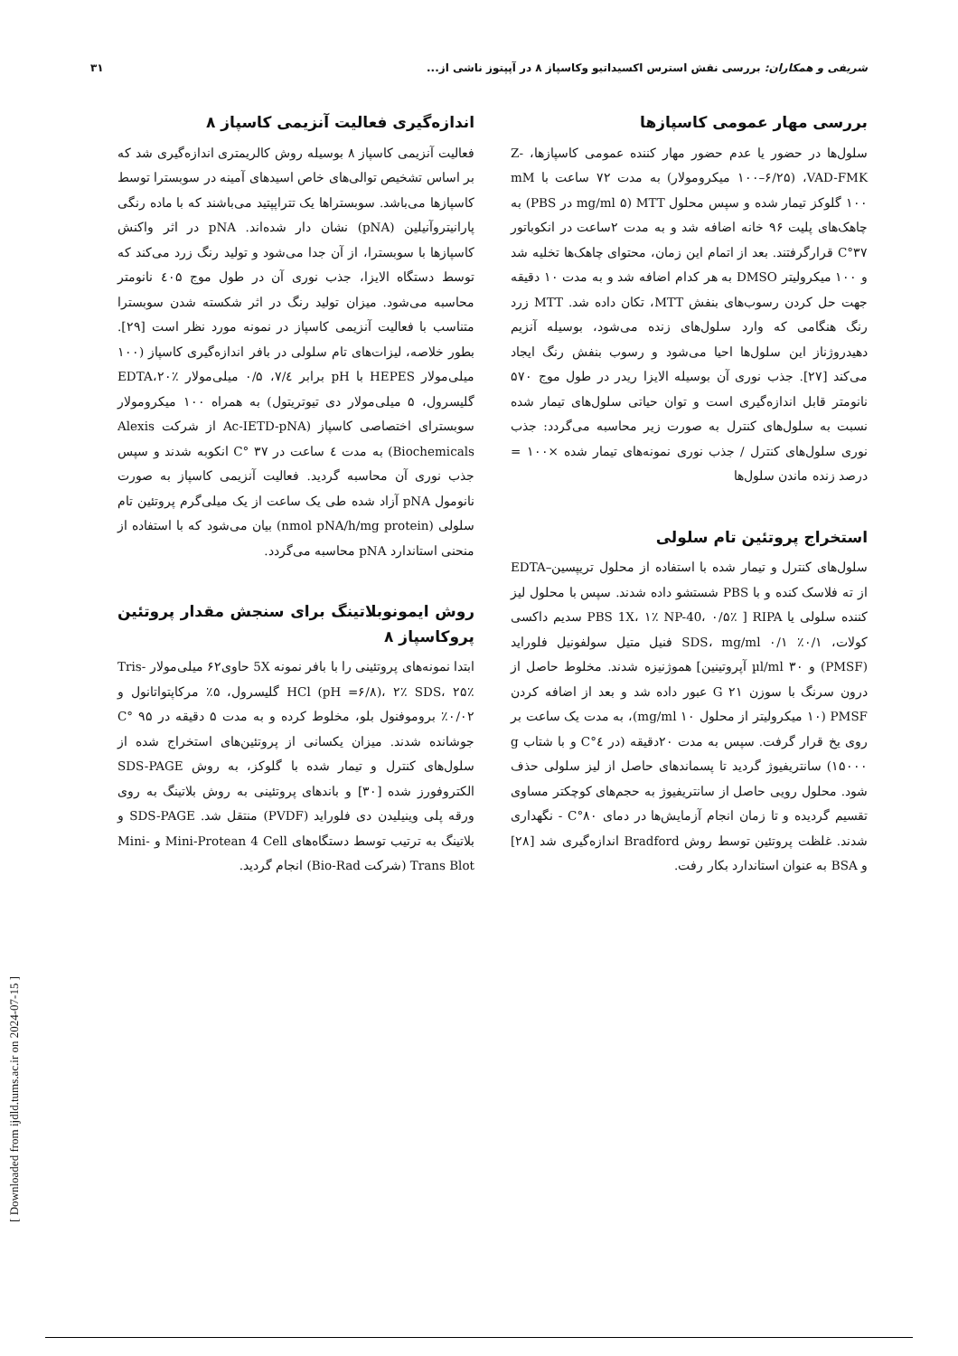شریفی و همکاران: بررسی نقش استرس اکسیداتیو وکاسپاز ۸ در آپپتوز ناشی از... ۳۱
بررسی مهار عمومی کاسپازها
سلول‌ها در حضور یا عدم حضور مهار کننده عمومی کاسپازها، Z-VAD-FMK، (۱۰۰–۶/۲۵ میکرومولار) به مدت ۷۲ ساعت با mM ۱۰۰ گلوکز تیمار شده و سپس محلول MTT (mg/ml ۵ در PBS) به چاهک‌های پلیت ۹۶ خانه اضافه شد و به مدت ۲ساعت در انکوباتور ۳۷°C قرارگرفتند. بعد از اتمام این زمان، محتوای چاهک‌ها تخلیه شد و ۱۰۰ میکرولیتر DMSO به هر کدام اضافه شد و به مدت ۱۰ دقیقه جهت حل کردن رسوب‌های بنفش MTT، تکان داده شد. MTT زرد رنگ هنگامی که وارد سلول‌های زنده می‌شود، بوسیله آنزیم دهیدروژناز این سلول‌ها احیا می‌شود و رسوب بنفش رنگ ایجاد می‌کند [۲۷]. جذب نوری آن بوسیله الایزا ریدر در طول موج ۵۷۰ نانومتر قابل اندازه‌گیری است و توان حیاتی سلول‌های تیمار شده نسبت به سلول‌های کنترل به صورت زیر محاسبه می‌گردد: جذب نوری سلول‌های کنترل / جذب نوری نمونه‌های تیمار شده ×۱۰۰ = درصد زنده ماندن سلول‌ها
استخراج پروتئین تام سلولی
سلول‌های کنترل و تیمار شده با استفاده از محلول تریپسین–EDTA از ته فلاسک کنده و با PBS شستشو داده شدند. سپس با محلول لیز کننده سلولی یا RIPA [ PBS 1X، ۱٪ NP-40، ۰/۵٪ سدیم داکسی کولات، ۰/۱٪ SDS، mg/ml ۰/۱ فنیل متیل سولفونیل فلوراید (PMSF) و µl/ml ۳۰ آپروتینین] هموژنیزه شدند. مخلوط حاصل از درون سرنگ با سوزن G ۲۱ عبور داده شد و بعد از اضافه کردن PMSF (۱۰ میکرولیتر از محلول mg/ml ۱۰)، به مدت یک ساعت بر روی یخ قرار گرفت. سپس به مدت ۲۰دقیقه (در ٤°C و با شتاب g ۱۵۰۰۰) سانتریفیوژ گردید تا پسماندهای حاصل از لیز سلولی حذف شود. محلول رویی حاصل از سانتریفیوژ به حجم‌های کوچکتر مساوی تقسیم گردیده و تا زمان انجام آزمایش‌ها در دمای ۸۰°C - نگهداری شدند. غلظت پروتئین توسط روش Bradford اندازه‌گیری شد [۲۸] و BSA به عنوان استاندارد بکار رفت.
اندازه‌گیری فعالیت آنزیمی کاسپاز ۸
فعالیت آنزیمی کاسپاز ۸ بوسیله روش کالریمتری اندازه‌گیری شد که بر اساس تشخیص توالی‌های خاص اسیدهای آمینه در سوبسترا توسط کاسپازها می‌باشد. سوبستراها یک تتراپپتید می‌باشند که با ماده رنگی پارانیتروآنیلین (pNA) نشان دار شده‌اند. pNA در اثر واکنش کاسپازها با سوبسترا، از آن جدا می‌شود و تولید رنگ زرد می‌کند که توسط دستگاه الایزا، جذب نوری آن در طول موج ٤۰۵ نانومتر محاسبه می‌شود. میزان تولید رنگ در اثر شکسته شدن سوبسترا متناسب با فعالیت آنزیمی کاسپاز در نمونه مورد نظر است [۲۹]. بطور خلاصه، لیزات‌های تام سلولی در بافر اندازه‌گیری کاسپاز (۱۰۰ میلی‌مولار HEPES با pH برابر ۷/٤، ۰/۵ میلی‌مولار EDTA،۲۰٪ گلیسرول، ۵ میلی‌مولار دی تیوتریتول) به همراه ۱۰۰ میکرومولار سوبسترای اختصاصی کاسپاز (Ac-IETD-pNA از شرکت Alexis Biochemicals) به مدت ٤ ساعت در ۳۷ °C انکوبه شدند و سپس جذب نوری آن محاسبه گردید. فعالیت آنزیمی کاسپاز به صورت نانومول pNA آزاد شده طی یک ساعت از یک میلی‌گرم پروتئین تام سلولی (nmol pNA/h/mg protein) بیان می‌شود که با استفاده از منحنی استاندارد pNA محاسبه می‌گردد.
روش ایمونوبلاتینگ برای سنجش مقدار پروتئین پروکاسپاز ۸
ابتدا نمونه‌های پروتئینی را با بافر نمونه 5X حاوی۶۲ میلی‌مولار Tris-HCl (pH =۶/۸)، ۲٪ SDS، ۲۵٪ گلیسرول، ۵٪ مرکاپتواتانول و ۰/۰۲٪ بروموفنول بلو، مخلوط کرده و به مدت ۵ دقیقه در ۹۵ °C جوشانده شدند. میزان یکسانی از پروتئین‌های استخراج شده از سلول‌های کنترل و تیمار شده با گلوکز، به روش SDS-PAGE الکتروفورز شده [۳۰] و باندهای پروتئینی به روش بلاتینگ به روی ورقه پلی وینیلیدن دی فلوراید (PVDF) منتقل شد. SDS-PAGE و بلاتینگ به ترتیب توسط دستگاه‌های Mini-Protean 4 Cell و Mini-Trans Blot (شرکت Bio-Rad) انجام گردید.
[ Downloaded from ijdld.tums.ac.ir on 2024-07-15 ]